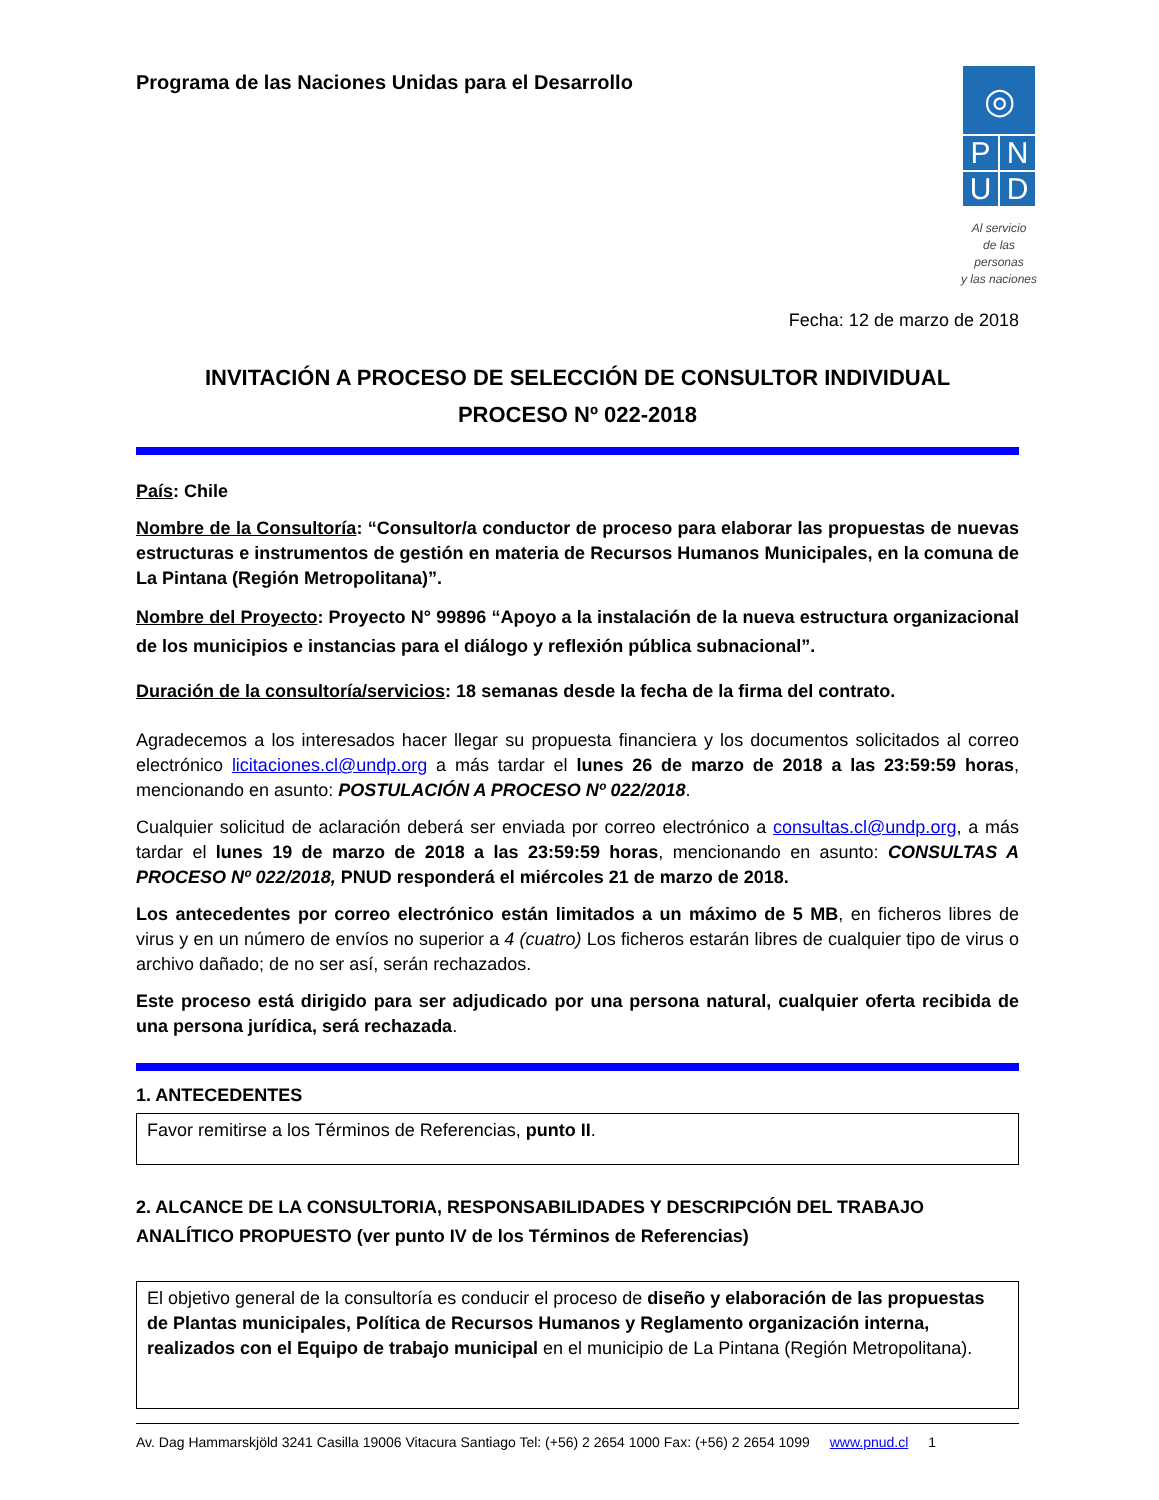Programa de las Naciones Unidas para el Desarrollo
◎
P N
U D
Al servicio
de las personas
y las naciones
Fecha: 12 de marzo de 2018
INVITACIÓN A PROCESO DE SELECCIÓN DE CONSULTOR INDIVIDUAL
PROCESO Nº 022-2018
País: Chile
Nombre de la Consultoría: “Consultor/a conductor de proceso para elaborar las propuestas de nuevas estructuras e instrumentos de gestión en materia de Recursos Humanos Municipales, en la comuna de La Pintana (Región Metropolitana)”.
Nombre del Proyecto: Proyecto N° 99896 “Apoyo a la instalación de la nueva estructura organizacional de los municipios e instancias para el diálogo y reflexión pública subnacional”.
Duración de la consultoría/servicios: 18 semanas desde la fecha de la firma del contrato.
Agradecemos a los interesados hacer llegar su propuesta financiera y los documentos solicitados al correo electrónico licitaciones.cl@undp.org a más tardar el lunes 26 de marzo de 2018 a las 23:59:59 horas, mencionando en asunto: POSTULACIÓN A PROCESO Nº 022/2018.
Cualquier solicitud de aclaración deberá ser enviada por correo electrónico a consultas.cl@undp.org, a más tardar el lunes 19 de marzo de 2018 a las 23:59:59 horas, mencionando en asunto: CONSULTAS A PROCESO Nº 022/2018, PNUD responderá el miércoles 21 de marzo de 2018.
Los antecedentes por correo electrónico están limitados a un máximo de 5 MB, en ficheros libres de virus y en un número de envíos no superior a 4 (cuatro) Los ficheros estarán libres de cualquier tipo de virus o archivo dañado; de no ser así, serán rechazados.
Este proceso está dirigido para ser adjudicado por una persona natural, cualquier oferta recibida de una persona jurídica, será rechazada.
1. ANTECEDENTES
Favor remitirse a los Términos de Referencias, punto II.
2. ALCANCE DE LA CONSULTORIA, RESPONSABILIDADES Y DESCRIPCIÓN DEL TRABAJO ANALÍTICO PROPUESTO (ver punto IV de los Términos de Referencias)
El objetivo general de la consultoría es conducir el proceso de diseño y elaboración de las propuestas de Plantas municipales, Política de Recursos Humanos y Reglamento organización interna, realizados con el Equipo de trabajo municipal en el municipio de La Pintana (Región Metropolitana).
Av. Dag Hammarskjöld 3241 Casilla 19006 Vitacura Santiago Tel: (+56) 2 2654 1000 Fax: (+56) 2 2654 1099 www.pnud.cl 1